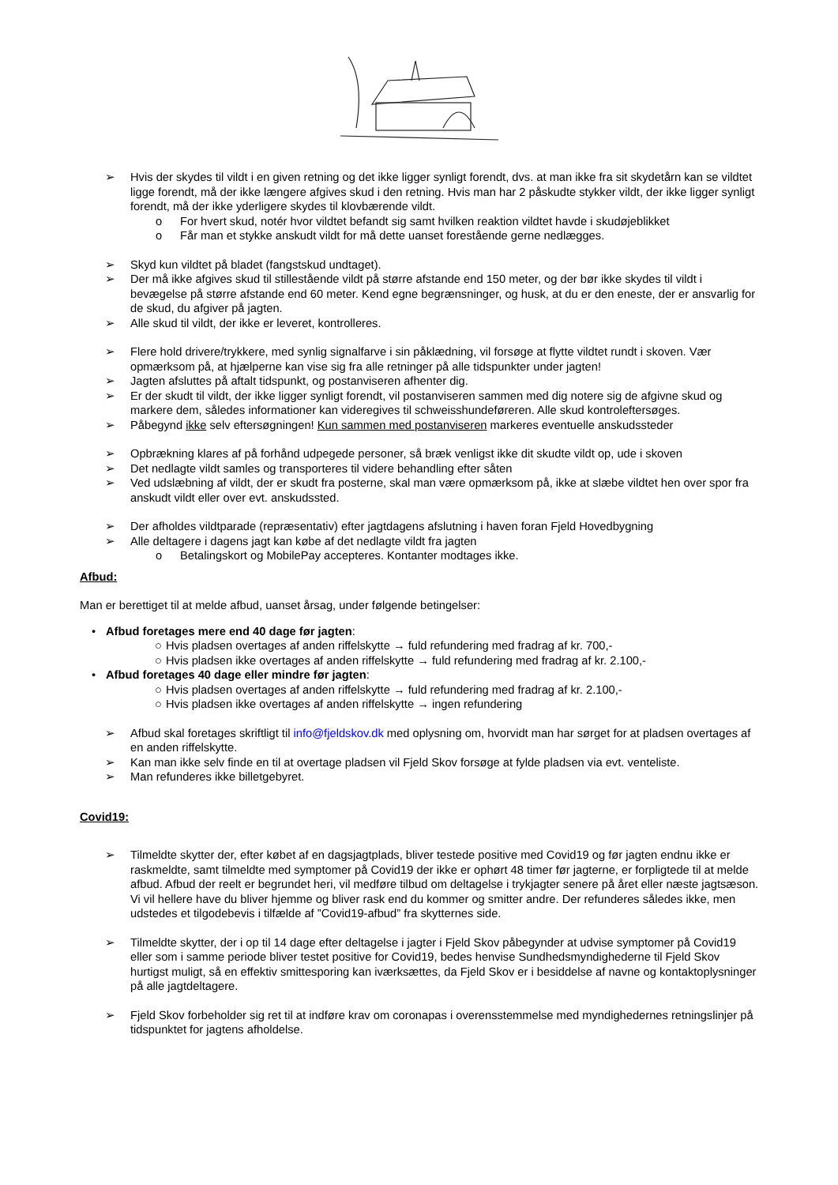➢ Hvis der skydes til vildt i en given retning og det ikke ligger synligt forendt, dvs. at man ikke fra sit skydetårn kan se vildtet ligge forendt, må der ikke længere afgives skud i den retning. Hvis man har 2 påskudte stykker vildt, der ikke ligger synligt forendt, må der ikke yderligere skydes til klovbærende vildt.
o For hvert skud, notér hvor vildtet befandt sig samt hvilken reaktion vildtet havde i skudøjeblikket
o Får man et stykke anskudt vildt for må dette uanset forestående gerne nedlægges.
➢ Skyd kun vildtet på bladet (fangstskud undtaget).
➢ Der må ikke afgives skud til stillestående vildt på større afstande end 150 meter, og der bør ikke skydes til vildt i bevægelse på større afstande end 60 meter. Kend egne begrænsninger, og husk, at du er den eneste, der er ansvarlig for de skud, du afgiver på jagten.
➢ Alle skud til vildt, der ikke er leveret, kontrolleres.
➢ Flere hold drivere/trykkere, med synlig signalfarve i sin påklædning, vil forsøge at flytte vildtet rundt i skoven. Vær opmærksom på, at hjælperne kan vise sig fra alle retninger på alle tidspunkter under jagten!
➢ Jagten afsluttes på aftalt tidspunkt, og postanviseren afhenter dig.
➢ Er der skudt til vildt, der ikke ligger synligt forendt, vil postanviseren sammen med dig notere sig de afgivne skud og markere dem, således informationer kan videregives til schweisshundeføreren. Alle skud kontroleftersøges.
➢ Påbegynd ikke selv eftersøgningen! Kun sammen med postanviseren markeres eventuelle anskudssteder
➢ Opbrækning klares af på forhånd udpegede personer, så bræk venligst ikke dit skudte vildt op, ude i skoven
➢ Det nedlagte vildt samles og transporteres til videre behandling efter såten
➢ Ved udslæbning af vildt, der er skudt fra posterne, skal man være opmærksom på, ikke at slæbe vildtet hen over spor fra anskudt vildt eller over evt. anskudssted.
➢ Der afholdes vildtparade (repræsentativ) efter jagtdagens afslutning i haven foran Fjeld Hovedbygning
➢ Alle deltagere i dagens jagt kan købe af det nedlagte vildt fra jagten
o Betalingskort og MobilePay accepteres. Kontanter modtages ikke.
Afbud:
Man er berettiget til at melde afbud, uanset årsag, under følgende betingelser:
• Afbud foretages mere end 40 dage før jagten:
○ Hvis pladsen overtages af anden riffelskytte → fuld refundering med fradrag af kr. 700,-
○ Hvis pladsen ikke overtages af anden riffelskytte → fuld refundering med fradrag af kr. 2.100,-
• Afbud foretages 40 dage eller mindre før jagten:
○ Hvis pladsen overtages af anden riffelskytte → fuld refundering med fradrag af kr. 2.100,-
○ Hvis pladsen ikke overtages af anden riffelskytte → ingen refundering
➢ Afbud skal foretages skriftligt til info@fjeldskov.dk med oplysning om, hvorvidt man har sørget for at pladsen overtages af en anden riffelskytte.
➢ Kan man ikke selv finde en til at overtage pladsen vil Fjeld Skov forsøge at fylde pladsen via evt. venteliste.
➢ Man refunderes ikke billetgebyret.
Covid19:
➢ Tilmeldte skytter der, efter købet af en dagsjagtplads, bliver testede positive med Covid19 og før jagten endnu ikke er raskmeldte, samt tilmeldte med symptomer på Covid19 der ikke er ophørt 48 timer før jagterne, er forpligtede til at melde afbud. Afbud der reelt er begrundet heri, vil medføre tilbud om deltagelse i trykjagter senere på året eller næste jagtsæson. Vi vil hellere have du bliver hjemme og bliver rask end du kommer og smitter andre. Der refunderes således ikke, men udstedes et tilgodebevis i tilfælde af ”Covid19-afbud” fra skytternes side.
➢ Tilmeldte skytter, der i op til 14 dage efter deltagelse i jagter i Fjeld Skov påbegynder at udvise symptomer på Covid19 eller som i samme periode bliver testet positive for Covid19, bedes henvise Sundhedsmyndighederne til Fjeld Skov hurtigst muligt, så en effektiv smittesporing kan iværksættes, da Fjeld Skov er i besiddelse af navne og kontaktoplysninger på alle jagtdeltagere.
➢ Fjeld Skov forbeholder sig ret til at indføre krav om coronapas i overensstemmelse med myndighedernes retningslinjer på tidspunktet for jagtens afholdelse.